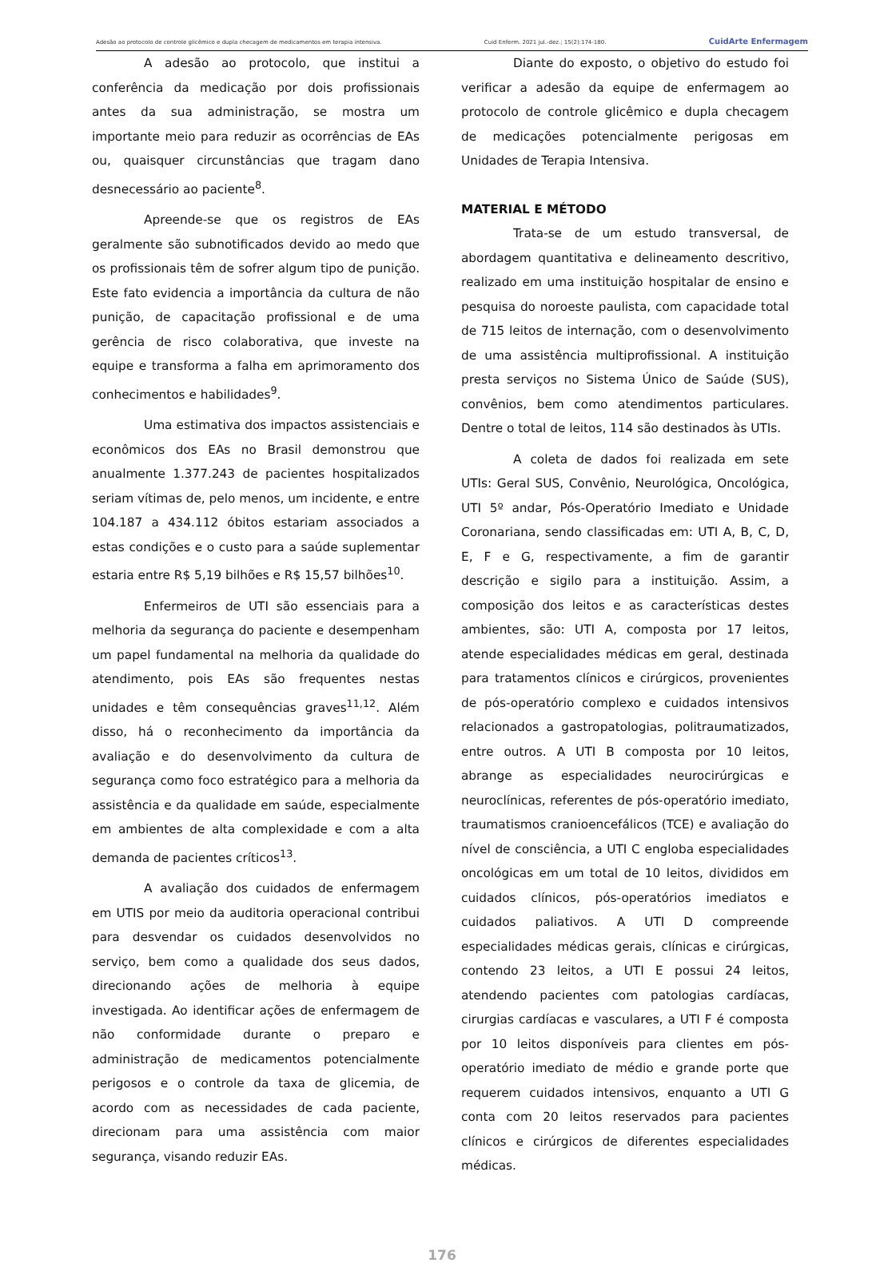Adesão ao protocolo de controle glicêmico e dupla checagem de medicamentos em terapia intensiva. Cuid Enferm. 2021 jul.-dez.; 15(2):174-180. CuidArte Enfermagem
A adesão ao protocolo, que institui a conferência da medicação por dois profissionais antes da sua administração, se mostra um importante meio para reduzir as ocorrências de EAs ou, quaisquer circunstâncias que tragam dano desnecessário ao paciente<sup>8</sup>.
Apreende-se que os registros de EAs geralmente são subnotificados devido ao medo que os profissionais têm de sofrer algum tipo de punição. Este fato evidencia a importância da cultura de não punição, de capacitação profissional e de uma gerência de risco colaborativa, que investe na equipe e transforma a falha em aprimoramento dos conhecimentos e habilidades<sup>9</sup>.
Uma estimativa dos impactos assistenciais e econômicos dos EAs no Brasil demonstrou que anualmente 1.377.243 de pacientes hospitalizados seriam vítimas de, pelo menos, um incidente, e entre 104.187 a 434.112 óbitos estariam associados a estas condições e o custo para a saúde suplementar estaria entre R$ 5,19 bilhões e R$ 15,57 bilhões<sup>10</sup>.
Enfermeiros de UTI são essenciais para a melhoria da segurança do paciente e desempenham um papel fundamental na melhoria da qualidade do atendimento, pois EAs são frequentes nestas unidades e têm consequências graves<sup>11,12</sup>. Além disso, há o reconhecimento da importância da avaliação e do desenvolvimento da cultura de segurança como foco estratégico para a melhoria da assistência e da qualidade em saúde, especialmente em ambientes de alta complexidade e com a alta demanda de pacientes críticos<sup>13</sup>.
A avaliação dos cuidados de enfermagem em UTIS por meio da auditoria operacional contribui para desvendar os cuidados desenvolvidos no serviço, bem como a qualidade dos seus dados, direcionando ações de melhoria à equipe investigada. Ao identificar ações de enfermagem de não conformidade durante o preparo e administração de medicamentos potencialmente perigosos e o controle da taxa de glicemia, de acordo com as necessidades de cada paciente, direcionam para uma assistência com maior segurança, visando reduzir EAs.
Diante do exposto, o objetivo do estudo foi verificar a adesão da equipe de enfermagem ao protocolo de controle glicêmico e dupla checagem de medicações potencialmente perigosas em Unidades de Terapia Intensiva.
MATERIAL E MÉTODO
Trata-se de um estudo transversal, de abordagem quantitativa e delineamento descritivo, realizado em uma instituição hospitalar de ensino e pesquisa do noroeste paulista, com capacidade total de 715 leitos de internação, com o desenvolvimento de uma assistência multiprofissional. A instituição presta serviços no Sistema Único de Saúde (SUS), convênios, bem como atendimentos particulares. Dentre o total de leitos, 114 são destinados às UTIs.
A coleta de dados foi realizada em sete UTIs: Geral SUS, Convênio, Neurológica, Oncológica, UTI 5º andar, Pós-Operatório Imediato e Unidade Coronariana, sendo classificadas em: UTI A, B, C, D, E, F e G, respectivamente, a fim de garantir descrição e sigilo para a instituição. Assim, a composição dos leitos e as características destes ambientes, são: UTI A, composta por 17 leitos, atende especialidades médicas em geral, destinada para tratamentos clínicos e cirúrgicos, provenientes de pós-operatório complexo e cuidados intensivos relacionados a gastropatologias, politraumatizados, entre outros. A UTI B composta por 10 leitos, abrange as especialidades neurocirúrgicas e neuroclínicas, referentes de pós-operatório imediato, traumatismos cranioencefálicos (TCE) e avaliação do nível de consciência, a UTI C engloba especialidades oncológicas em um total de 10 leitos, divididos em cuidados clínicos, pós-operatórios imediatos e cuidados paliativos. A UTI D compreende especialidades médicas gerais, clínicas e cirúrgicas, contendo 23 leitos, a UTI E possui 24 leitos, atendendo pacientes com patologias cardíacas, cirurgias cardíacas e vasculares, a UTI F é composta por 10 leitos disponíveis para clientes em pós-operatório imediato de médio e grande porte que requerem cuidados intensivos, enquanto a UTI G conta com 20 leitos reservados para pacientes clínicos e cirúrgicos de diferentes especialidades médicas.
176